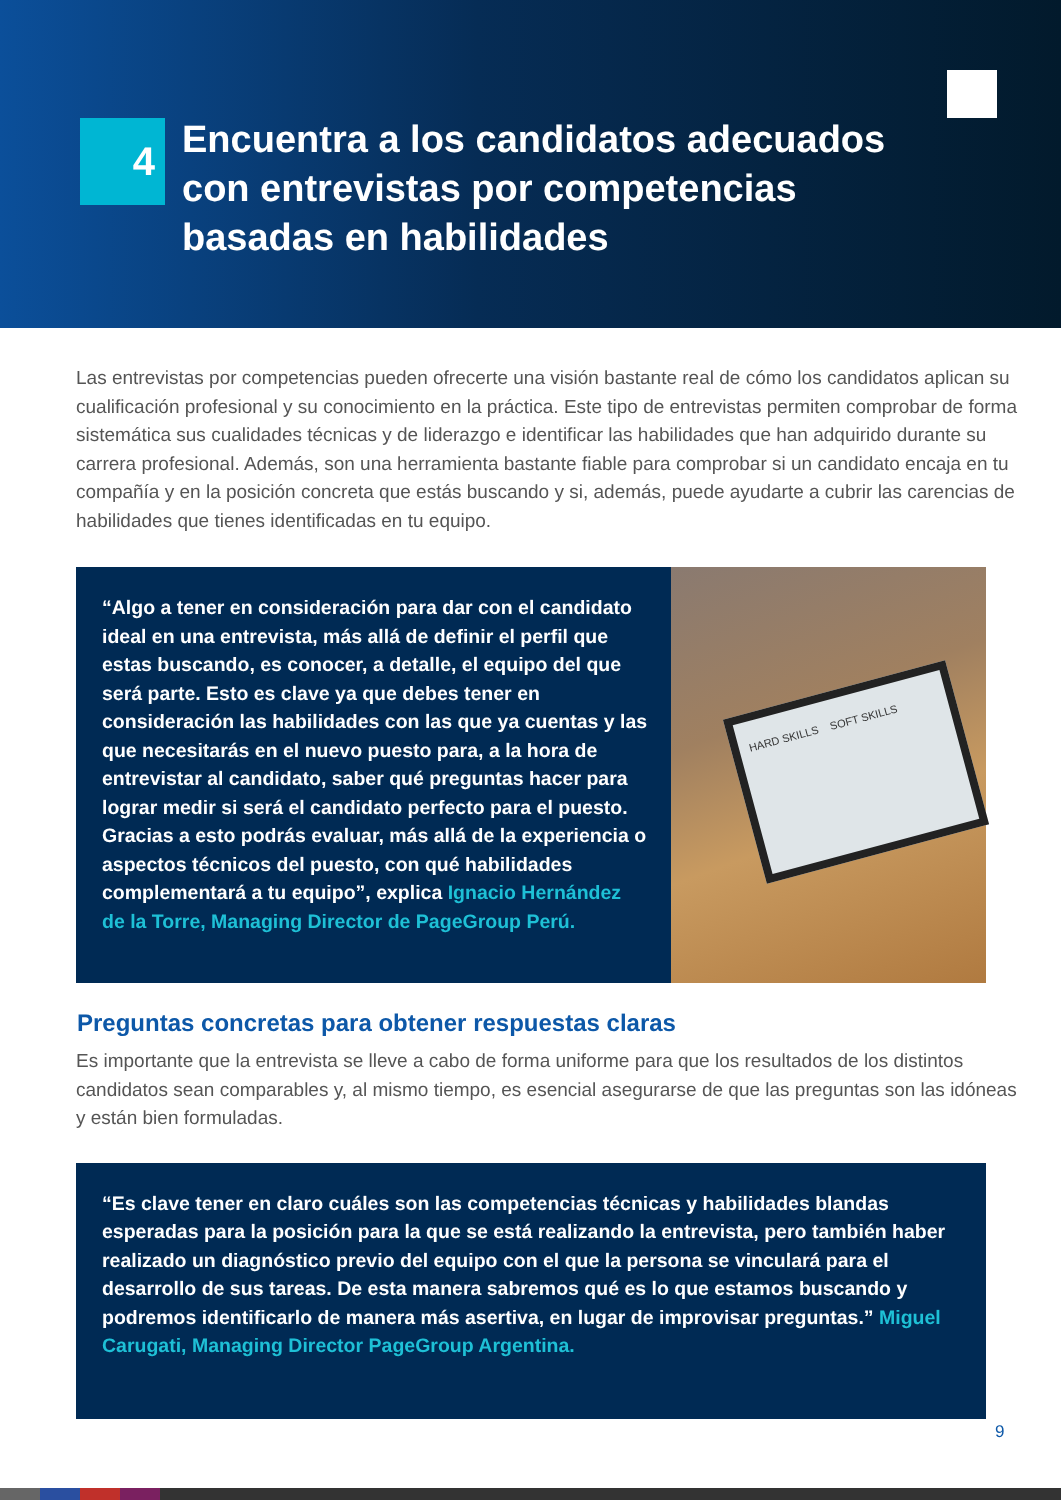4
Encuentra a los candidatos adecuados
con entrevistas por competencias
basadas en habilidades
Las entrevistas por competencias pueden ofrecerte una visión bastante real de cómo los candidatos aplican su cualificación profesional y su conocimiento en la práctica. Este tipo de entrevistas permiten comprobar de forma sistemática sus cualidades técnicas y de liderazgo e identificar las habilidades que han adquirido durante su carrera profesional. Además, son una herramienta bastante fiable para comprobar si un candidato encaja en tu compañía y en la posición concreta que estás buscando y si, además, puede ayudarte a cubrir las carencias de habilidades que tienes identificadas en tu equipo.
“Algo a tener en consideración para dar con el candidato ideal en una entrevista, más allá de definir el perfil que estas buscando, es conocer, a detalle, el equipo del que será parte. Esto es clave ya que debes tener en consideración las habilidades con las que ya cuentas y las que necesitarás en el nuevo puesto para, a la hora de entrevistar al candidato, saber qué preguntas hacer para lograr medir si será el candidato perfecto para el puesto. Gracias a esto podrás evaluar, más allá de la experiencia o aspectos técnicos del puesto, con qué habilidades complementará a tu equipo”, explica Ignacio Hernández de la Torre, Managing Director de PageGroup Perú.
HARD SKILLS SOFT SKILLS
Preguntas concretas para obtener respuestas claras
Es importante que la entrevista se lleve a cabo de forma uniforme para que los resultados de los distintos candidatos sean comparables y, al mismo tiempo, es esencial asegurarse de que las preguntas son las idóneas y están bien formuladas.
“Es clave tener en claro cuáles son las competencias técnicas y habilidades blandas esperadas para la posición para la que se está realizando la entrevista, pero también haber realizado un diagnóstico previo del equipo con el que la persona se vinculará para el desarrollo de sus tareas. De esta manera sabremos qué es lo que estamos buscando y podremos identificarlo de manera más asertiva, en lugar de improvisar preguntas.” Miguel Carugati, Managing Director PageGroup Argentina.
9